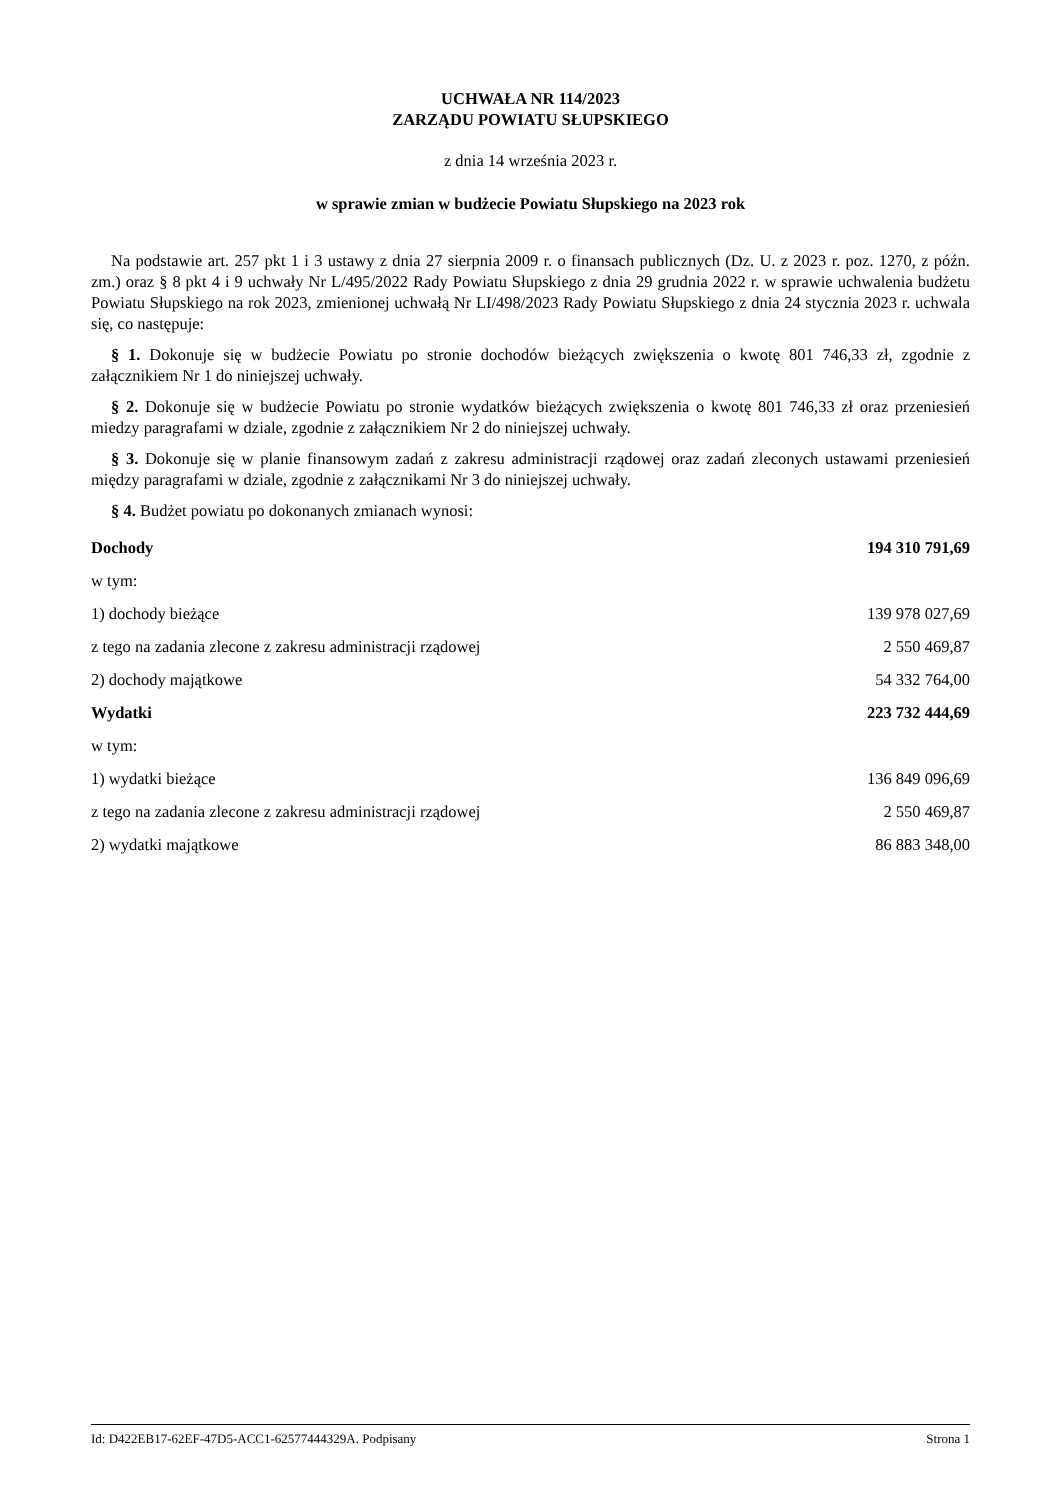UCHWAŁA NR 114/2023
ZARZĄDU POWIATU SŁUPSKIEGO
z dnia 14 września 2023 r.
w sprawie zmian w budżecie Powiatu Słupskiego na 2023 rok
Na podstawie art. 257 pkt 1 i 3 ustawy z dnia 27 sierpnia 2009 r. o finansach publicznych (Dz. U. z 2023 r. poz. 1270, z późn. zm.) oraz § 8 pkt 4 i 9 uchwały Nr L/495/2022 Rady Powiatu Słupskiego z dnia 29 grudnia 2022 r. w sprawie uchwalenia budżetu Powiatu Słupskiego na rok 2023, zmienionej uchwałą Nr LI/498/2023 Rady Powiatu Słupskiego z dnia 24 stycznia 2023 r. uchwala się, co następuje:
§ 1. Dokonuje się w budżecie Powiatu po stronie dochodów bieżących zwiększenia o kwotę 801 746,33 zł, zgodnie z załącznikiem Nr 1 do niniejszej uchwały.
§ 2. Dokonuje się w budżecie Powiatu po stronie wydatków bieżących zwiększenia o kwotę 801 746,33 zł oraz przeniesień miedzy paragrafami w dziale, zgodnie z załącznikiem Nr 2 do niniejszej uchwały.
§ 3. Dokonuje się w planie finansowym zadań z zakresu administracji rządowej oraz zadań zleconych ustawami przeniesień między paragrafami w dziale, zgodnie z załącznikami Nr 3 do niniejszej uchwały.
§ 4. Budżet powiatu po dokonanych zmianach wynosi:
| Dochody | 194 310 791,69 |
| w tym: | |
| 1) dochody bieżące | 139 978 027,69 |
| z tego na zadania zlecone z zakresu administracji rządowej | 2 550 469,87 |
| 2) dochody majątkowe | 54 332 764,00 |
| Wydatki | 223 732 444,69 |
| w tym: | |
| 1) wydatki bieżące | 136 849 096,69 |
| z tego na zadania zlecone z zakresu administracji rządowej | 2 550 469,87 |
| 2) wydatki majątkowe | 86 883 348,00 |
Id: D422EB17-62EF-47D5-ACC1-62577444329A. Podpisany Strona 1